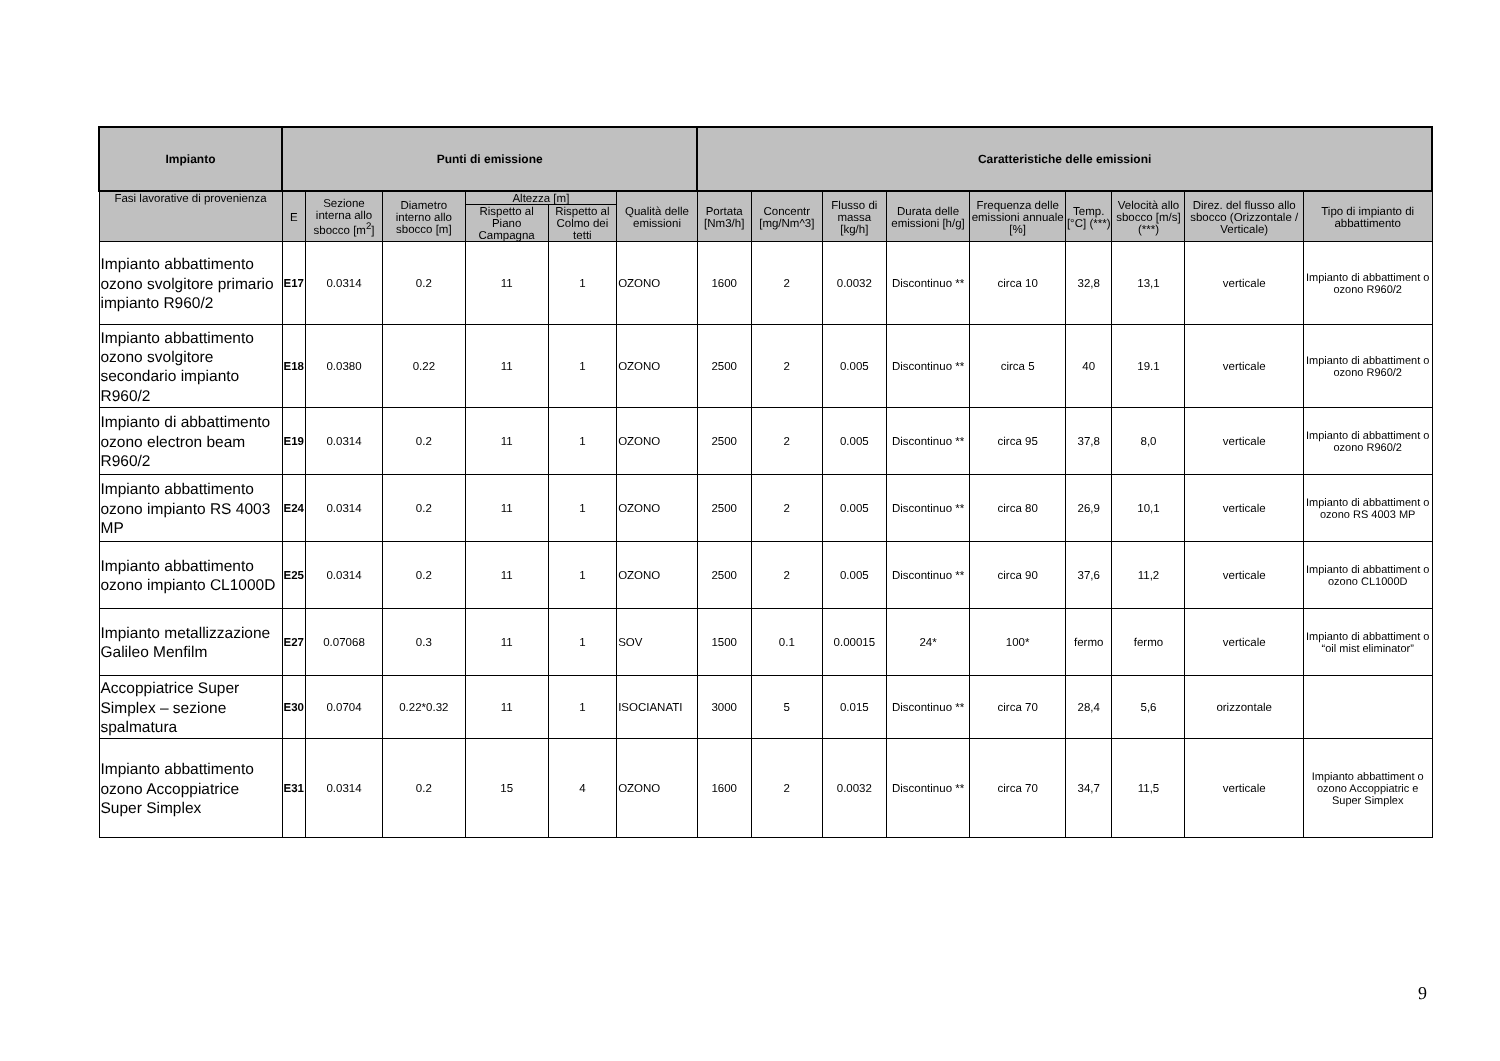| Impianto | Punti di emissione | | | | | | Caratteristiche delle emissioni | | | | | | | | |
| --- | --- | --- | --- | --- | --- | --- | --- | --- | --- | --- | --- | --- | --- | --- | --- |
| Fasi lavorative di provenienza | E | Sezione interna allo sbocco [m<sup>2</sup>] | Diametro interno allo sbocco [m] | Altezza [m] | | Qualità delle emissioni | Portata [Nm3/h] | Concentr [mg/Nm^3] | Flusso di massa [kg/h] | Durata delle emissioni [h/g] | Frequenza delle emissioni annuale [%] | Temp. [°C] (***) | Velocità allo sbocco [m/s] (***) | Direz. del flusso allo sbocco (Orizzontale / Verticale) | Tipo di impianto di abbattimento |
| | | | | Rispetto al Piano Campagna | Rispetto al Colmo dei tetti | | | | | | | | | | |
| Impianto abbattimento ozono svolgitore primario impianto R960/2 | E17 | 0.0314 | 0.2 | 11 | 1 | OZONO | 1600 | 2 | 0.0032 | Discontinuo ** | circa 10 | 32,8 | 13,1 | verticale | Impianto di abbattiment o ozono R960/2 |
| Impianto abbattimento ozono svolgitore secondario impianto R960/2 | E18 | 0.0380 | 0.22 | 11 | 1 | OZONO | 2500 | 2 | 0.005 | Discontinuo ** | circa 5 | 40 | 19.1 | verticale | Impianto di abbattiment o ozono R960/2 |
| Impianto di abbattimento ozono electron beam R960/2 | E19 | 0.0314 | 0.2 | 11 | 1 | OZONO | 2500 | 2 | 0.005 | Discontinuo ** | circa 95 | 37,8 | 8,0 | verticale | Impianto di abbattiment o ozono R960/2 |
| Impianto abbattimento ozono impianto RS 4003 MP | E24 | 0.0314 | 0.2 | 11 | 1 | OZONO | 2500 | 2 | 0.005 | Discontinuo ** | circa 80 | 26,9 | 10,1 | verticale | Impianto di abbattiment o ozono RS 4003 MP |
| Impianto abbattimento ozono impianto CL1000D | E25 | 0.0314 | 0.2 | 11 | 1 | OZONO | 2500 | 2 | 0.005 | Discontinuo ** | circa 90 | 37,6 | 11,2 | verticale | Impianto di abbattiment o ozono CL1000D |
| Impianto metallizzazione Galileo Menfilm | E27 | 0.07068 | 0.3 | 11 | 1 | SOV | 1500 | 0.1 | 0.00015 | 24* | 100* | fermo | fermo | verticale | Impianto di abbattiment o “oil mist eliminator” |
| Accoppiatrice Super Simplex – sezione spalmatura | E30 | 0.0704 | 0.22*0.32 | 11 | 1 | ISOCIANATI | 3000 | 5 | 0.015 | Discontinuo ** | circa 70 | 28,4 | 5,6 | orizzontale | |
| Impianto abbattimento ozono Accoppiatrice Super Simplex | E31 | 0.0314 | 0.2 | 15 | 4 | OZONO | 1600 | 2 | 0.0032 | Discontinuo ** | circa 70 | 34,7 | 11,5 | verticale | Impianto abbattiment o ozono Accoppiatric e Super Simplex |
9